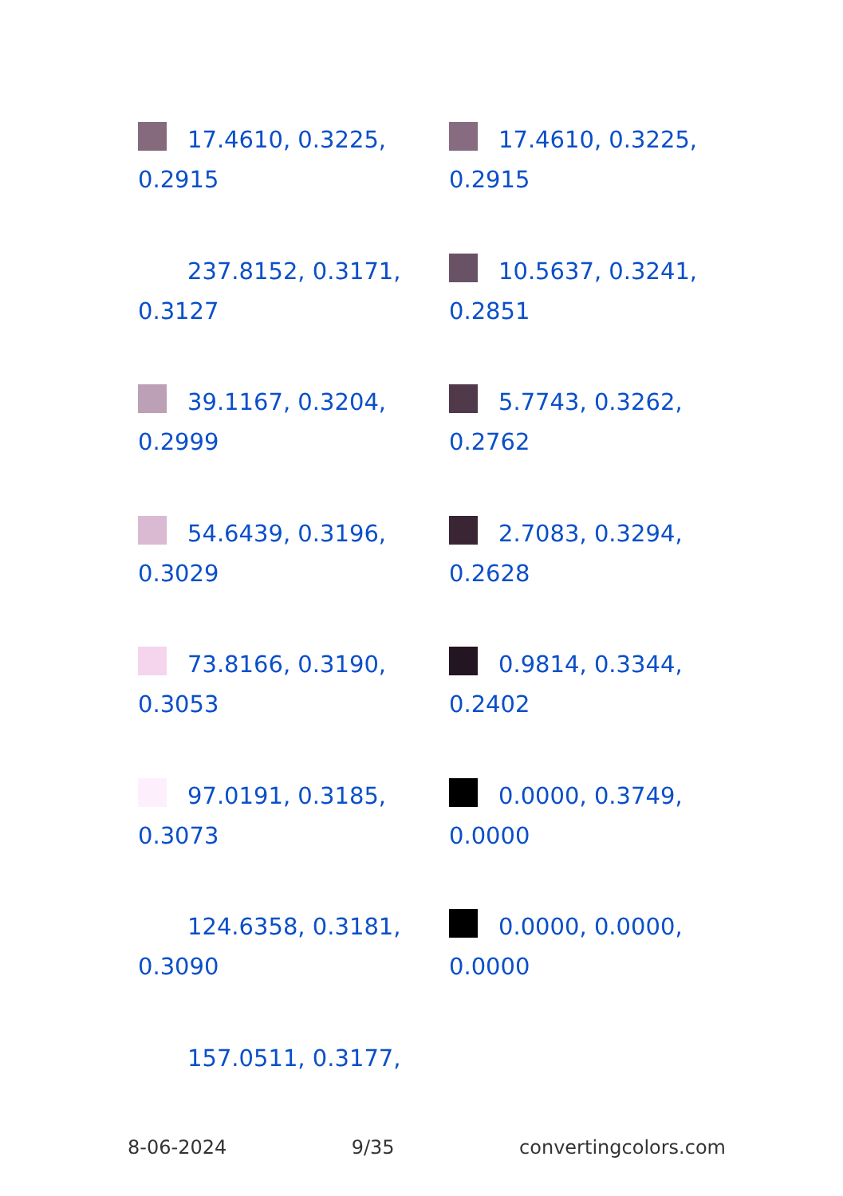17.4610, 0.3225, 0.2915
17.4610, 0.3225, 0.2915
237.8152, 0.3171, 0.3127
10.5637, 0.3241, 0.2851
39.1167, 0.3204, 0.2999
5.7743, 0.3262, 0.2762
54.6439, 0.3196, 0.3029
2.7083, 0.3294, 0.2628
73.8166, 0.3190, 0.3053
0.9814, 0.3344, 0.2402
97.0191, 0.3185, 0.3073
0.0000, 0.3749, 0.0000
124.6358, 0.3181, 0.3090
0.0000, 0.0000, 0.0000
157.0511, 0.3177,
8-06-2024 9/35 convertingcolors.com